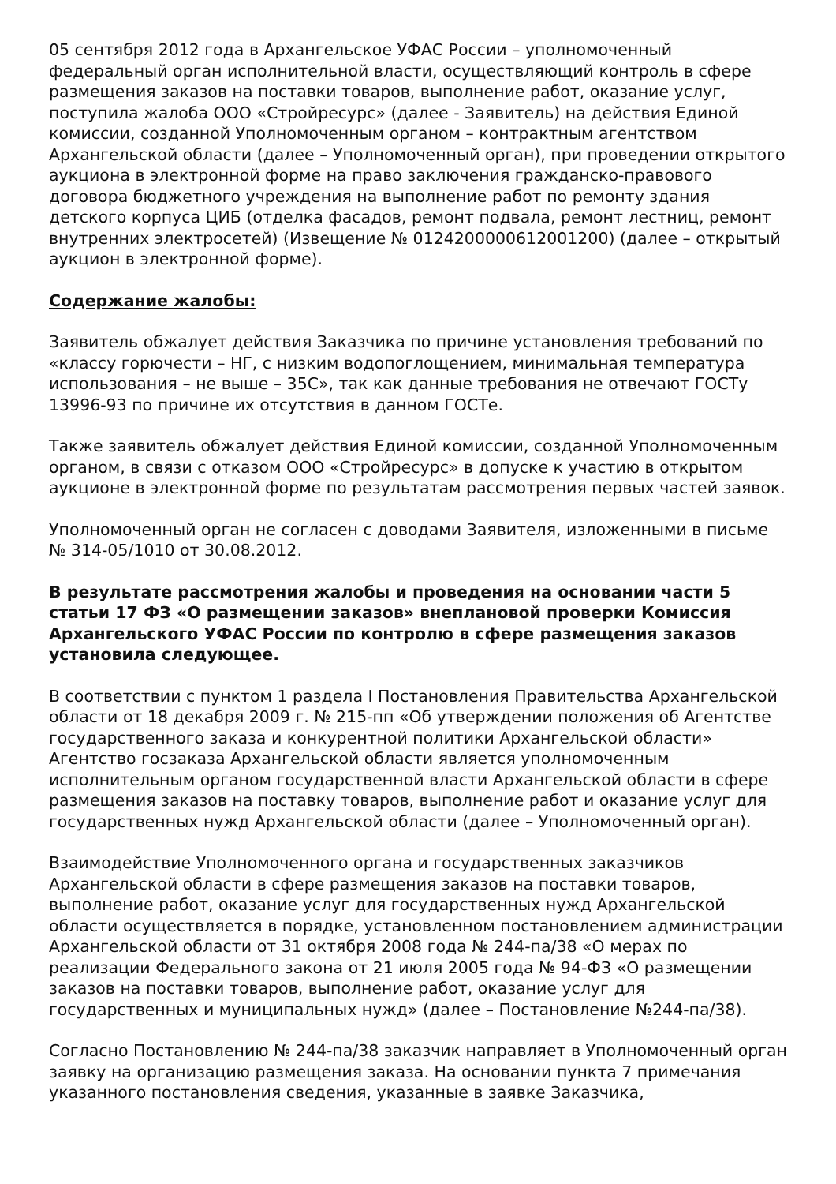05 сентября 2012 года в Архангельское УФАС России – уполномоченный федеральный орган исполнительной власти, осуществляющий контроль в сфере размещения заказов на поставки товаров, выполнение работ, оказание услуг, поступила жалоба ООО «Стройресурс» (далее - Заявитель) на действия Единой комиссии, созданной Уполномоченным органом – контрактным агентством Архангельской области (далее – Уполномоченный орган), при проведении открытого аукциона в электронной форме на право заключения гражданско-правового договора бюджетного учреждения на выполнение работ по ремонту здания детского корпуса ЦИБ (отделка фасадов, ремонт подвала, ремонт лестниц, ремонт внутренних электросетей) (Извещение № 0124200000612001200) (далее – открытый аукцион в электронной форме).
Содержание жалобы:
Заявитель обжалует действия Заказчика по причине установления требований по «классу горючести – НГ, с низким водопоглощением, минимальная температура использования – не выше – 35С», так как данные требования не отвечают ГОСТу 13996-93 по причине их отсутствия в данном ГОСТе.
Также заявитель обжалует действия Единой комиссии, созданной Уполномоченным органом, в связи с отказом ООО «Стройресурс» в допуске к участию в открытом аукционе в электронной форме по результатам рассмотрения первых частей заявок.
Уполномоченный орган не согласен с доводами Заявителя, изложенными в письме № 314-05/1010 от 30.08.2012.
В результате рассмотрения жалобы и проведения на основании части 5 статьи 17 ФЗ «О размещении заказов» внеплановой проверки Комиссия Архангельского УФАС России по контролю в сфере размещения заказов установила следующее.
В соответствии с пунктом 1 раздела I Постановления Правительства Архангельской области от 18 декабря 2009 г. № 215-пп «Об утверждении положения об Агентстве государственного заказа и конкурентной политики Архангельской области» Агентство госзаказа Архангельской области является уполномоченным исполнительным органом государственной власти Архангельской области в сфере размещения заказов на поставку товаров, выполнение работ и оказание услуг для государственных нужд Архангельской области (далее – Уполномоченный орган).
Взаимодействие Уполномоченного органа и государственных заказчиков Архангельской области в сфере размещения заказов на поставки товаров, выполнение работ, оказание услуг для государственных нужд Архангельской области осуществляется в порядке, установленном постановлением администрации Архангельской области от 31 октября 2008 года № 244-па/38 «О мерах по реализации Федерального закона от 21 июля 2005 года № 94-ФЗ «О размещении заказов на поставки товаров, выполнение работ, оказание услуг для государственных и муниципальных нужд» (далее – Постановление №244-па/38).
Согласно Постановлению № 244-па/38 заказчик направляет в Уполномоченный орган заявку на организацию размещения заказа. На основании пункта 7 примечания указанного постановления сведения, указанные в заявке Заказчика,